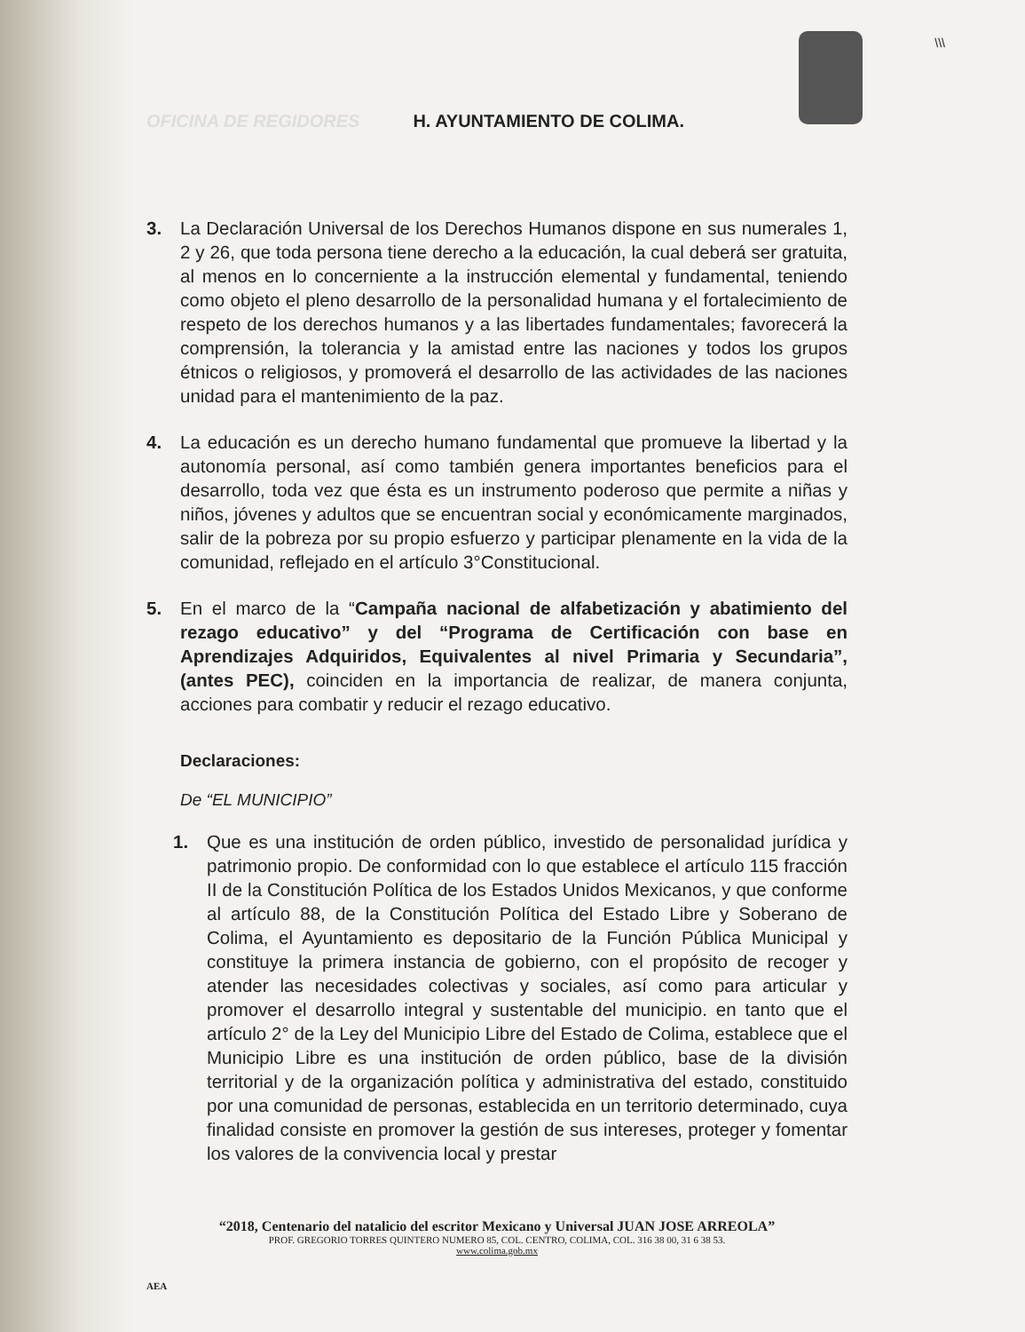\\\
OFICINA DE REGIDORES H. AYUNTAMIENTO DE COLIMA.
3. La Declaración Universal de los Derechos Humanos dispone en sus numerales 1, 2 y 26, que toda persona tiene derecho a la educación, la cual deberá ser gratuita, al menos en lo concerniente a la instrucción elemental y fundamental, teniendo como objeto el pleno desarrollo de la personalidad humana y el fortalecimiento de respeto de los derechos humanos y a las libertades fundamentales; favorecerá la comprensión, la tolerancia y la amistad entre las naciones y todos los grupos étnicos o religiosos, y promoverá el desarrollo de las actividades de las naciones unidad para el mantenimiento de la paz.
4. La educación es un derecho humano fundamental que promueve la libertad y la autonomía personal, así como también genera importantes beneficios para el desarrollo, toda vez que ésta es un instrumento poderoso que permite a niñas y niños, jóvenes y adultos que se encuentran social y económicamente marginados, salir de la pobreza por su propio esfuerzo y participar plenamente en la vida de la comunidad, reflejado en el artículo 3°Constitucional.
5. En el marco de la “Campaña nacional de alfabetización y abatimiento del rezago educativo” y del “Programa de Certificación con base en Aprendizajes Adquiridos, Equivalentes al nivel Primaria y Secundaria”, (antes PEC), coinciden en la importancia de realizar, de manera conjunta, acciones para combatir y reducir el rezago educativo.
Declaraciones:
De “EL MUNICIPIO”
1. Que es una institución de orden público, investido de personalidad jurídica y patrimonio propio. De conformidad con lo que establece el artículo 115 fracción II de la Constitución Política de los Estados Unidos Mexicanos, y que conforme al artículo 88, de la Constitución Política del Estado Libre y Soberano de Colima, el Ayuntamiento es depositario de la Función Pública Municipal y constituye la primera instancia de gobierno, con el propósito de recoger y atender las necesidades colectivas y sociales, así como para articular y promover el desarrollo integral y sustentable del municipio. en tanto que el artículo 2° de la Ley del Municipio Libre del Estado de Colima, establece que el Municipio Libre es una institución de orden público, base de la división territorial y de la organización política y administrativa del estado, constituido por una comunidad de personas, establecida en un territorio determinado, cuya finalidad consiste en promover la gestión de sus intereses, proteger y fomentar los valores de la convivencia local y prestar
“2018, Centenario del natalicio del escritor Mexicano y Universal JUAN JOSE ARREOLA”
PROF. GREGORIO TORRES QUINTERO NUMERO 85, COL. CENTRO, COLIMA, COL. 316 38 00, 31 6 38 53.
www.colima.gob.mx
AEA